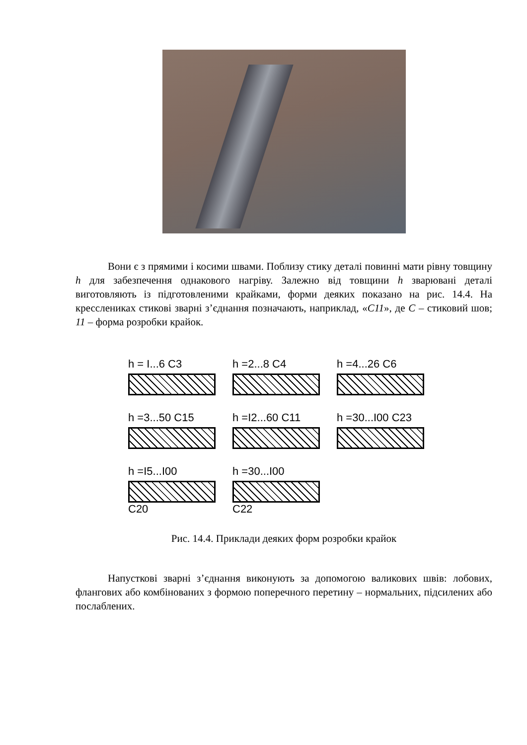Вони є з прямими і косими швами. Поблизу стику деталі повинні мати рівну товщину h для забезпечення однакового нагріву. Залежно від товщини h зварювані деталі виготовляють із підготовленими крайками, форми деяких показано на рис. 14.4. На кресслениках стикові зварні з’єднання позначають, наприклад, «С11», де С – стиковий шов; 11 – форма розробки крайок.
h = I...6 C3
h =2...8 C4
h =4...26 C6
h =3...50 C15
h =I2...60 C11
h =30...I00 C23
h =I5...I00
C20
h =30...I00
C22
Рис. 14.4. Приклади деяких форм розробки крайок
Напусткові зварні з’єднання виконують за допомогою валикових швів: лобових, флангових або комбінованих з формою поперечного перетину – нормальних, підсилених або послаблених.